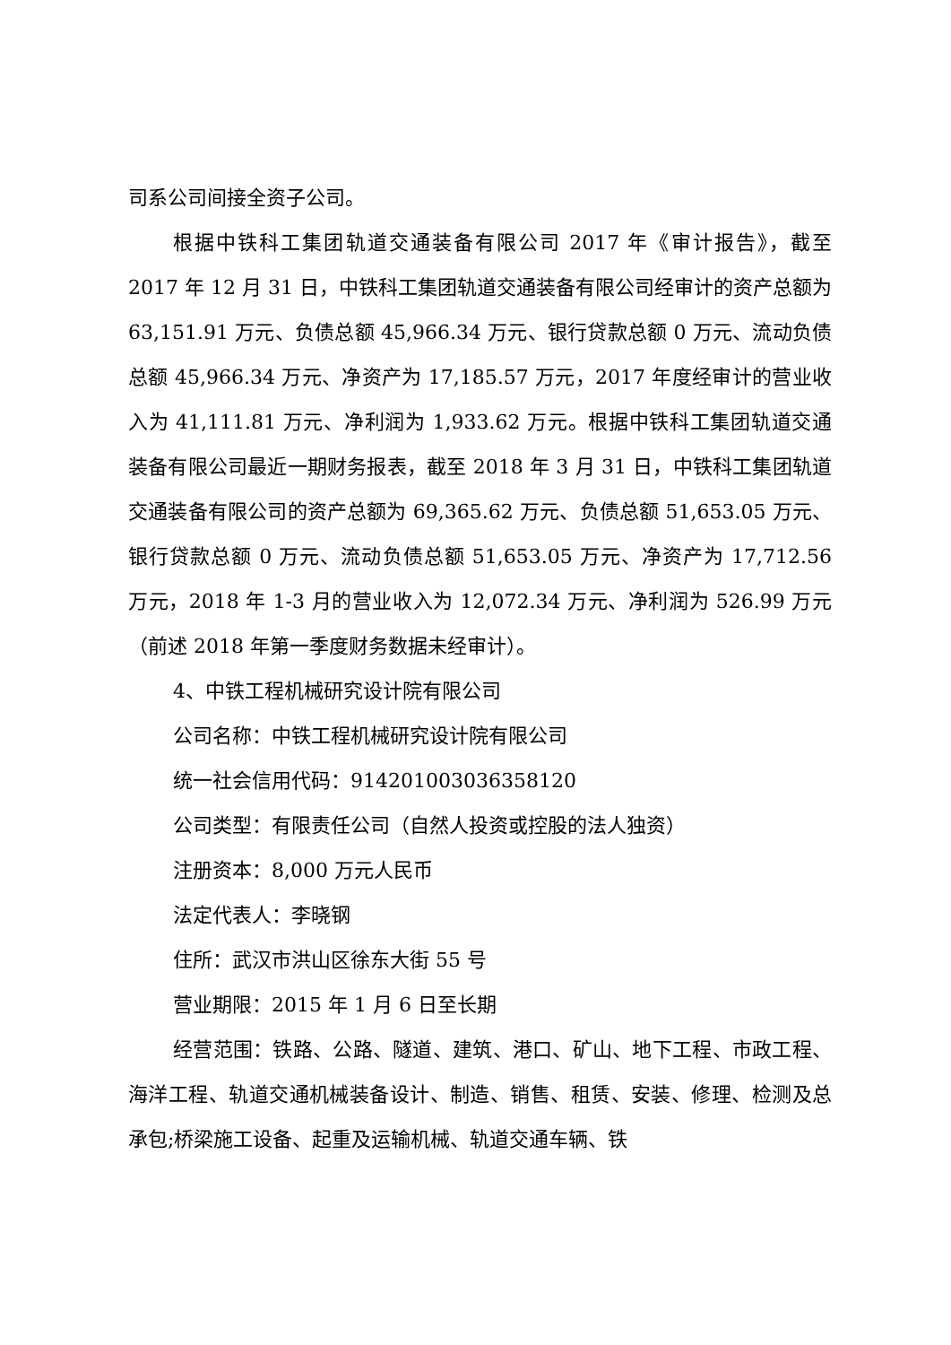司系公司间接全资子公司。
根据中铁科工集团轨道交通装备有限公司 2017 年《审计报告》，截至 2017 年 12 月 31 日，中铁科工集团轨道交通装备有限公司经审计的资产总额为 63,151.91 万元、负债总额 45,966.34 万元、银行贷款总额 0 万元、流动负债总额 45,966.34 万元、净资产为 17,185.57 万元，2017 年度经审计的营业收入为 41,111.81 万元、净利润为 1,933.62 万元。根据中铁科工集团轨道交通装备有限公司最近一期财务报表，截至 2018 年 3 月 31 日，中铁科工集团轨道交通装备有限公司的资产总额为 69,365.62 万元、负债总额 51,653.05 万元、银行贷款总额 0 万元、流动负债总额 51,653.05 万元、净资产为 17,712.56 万元，2018 年 1-3 月的营业收入为 12,072.34 万元、净利润为 526.99 万元（前述 2018 年第一季度财务数据未经审计）。
4、中铁工程机械研究设计院有限公司
公司名称：中铁工程机械研究设计院有限公司
统一社会信用代码：914201003036358120
公司类型：有限责任公司（自然人投资或控股的法人独资）
注册资本：8,000 万元人民币
法定代表人：李晓钢
住所：武汉市洪山区徐东大街 55 号
营业期限：2015 年 1 月 6 日至长期
经营范围：铁路、公路、隧道、建筑、港口、矿山、地下工程、市政工程、海洋工程、轨道交通机械装备设计、制造、销售、租赁、安装、修理、检测及总承包;桥梁施工设备、起重及运输机械、轨道交通车辆、铁